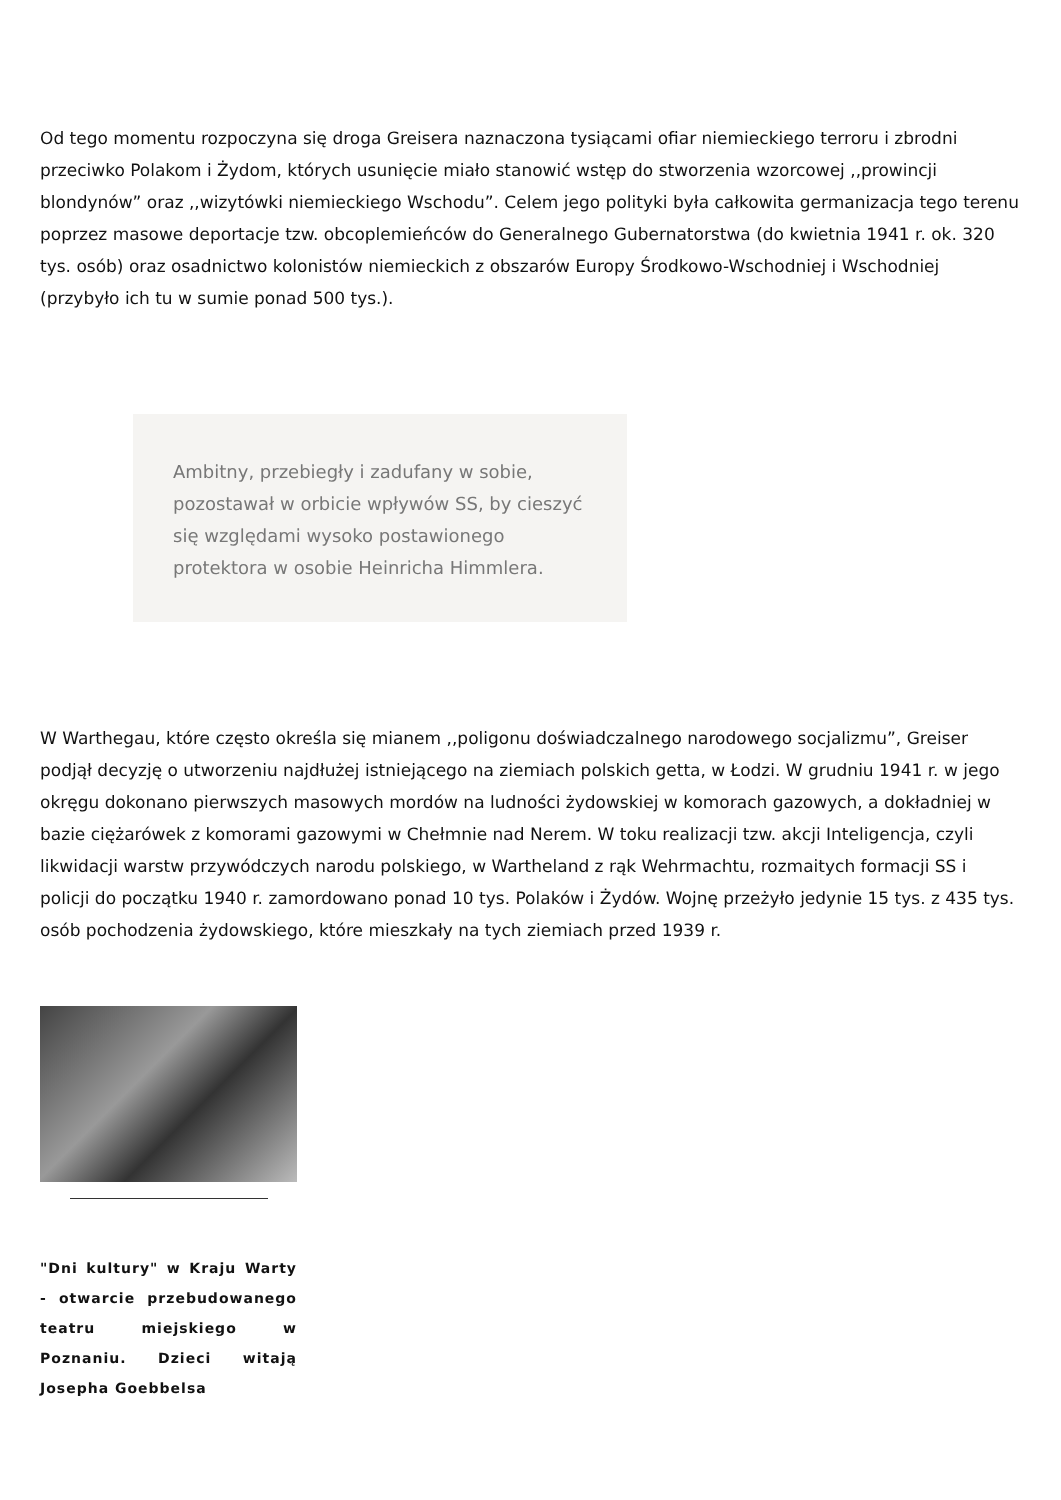Od tego momentu rozpoczyna się droga Greisera naznaczona tysiącami ofiar niemieckiego terroru i zbrodni przeciwko Polakom i Żydom, których usunięcie miało stanowić wstęp do stworzenia wzorcowej ,,prowincji blondynów” oraz ,,wizytówki niemieckiego Wschodu”. Celem jego polityki była całkowita germanizacja tego terenu poprzez masowe deportacje tzw. obcoplemieńców do Generalnego Gubernatorstwa (do kwietnia 1941 r. ok. 320 tys. osób) oraz osadnictwo kolonistów niemieckich z obszarów Europy Środkowo-Wschodniej i Wschodniej (przybyło ich tu w sumie ponad 500 tys.).
Ambitny, przebiegły i zadufany w sobie, pozostawał w orbicie wpływów SS, by cieszyć się względami wysoko postawionego protektora w osobie Heinricha Himmlera.
W Warthegau, które często określa się mianem ,,poligonu doświadczalnego narodowego socjalizmu”, Greiser podjął decyzję o utworzeniu najdłużej istniejącego na ziemiach polskich getta, w Łodzi. W grudniu 1941 r. w jego okręgu dokonano pierwszych masowych mordów na ludności żydowskiej w komorach gazowych, a dokładniej w bazie ciężarówek z komorami gazowymi w Chełmnie nad Nerem. W toku realizacji tzw. akcji Inteligencja, czyli likwidacji warstw przywódczych narodu polskiego, w Wartheland z rąk Wehrmachtu, rozmaitych formacji SS i policji do początku 1940 r. zamordowano ponad 10 tys. Polaków i Żydów. Wojnę przeżyło jedynie 15 tys. z 435 tys. osób pochodzenia żydowskiego, które mieszkały na tych ziemiach przed 1939 r.
"Dni kultury" w Kraju Warty - otwarcie przebudowanego teatru miejskiego w Poznaniu. Dzieci witają Josepha Goebbelsa